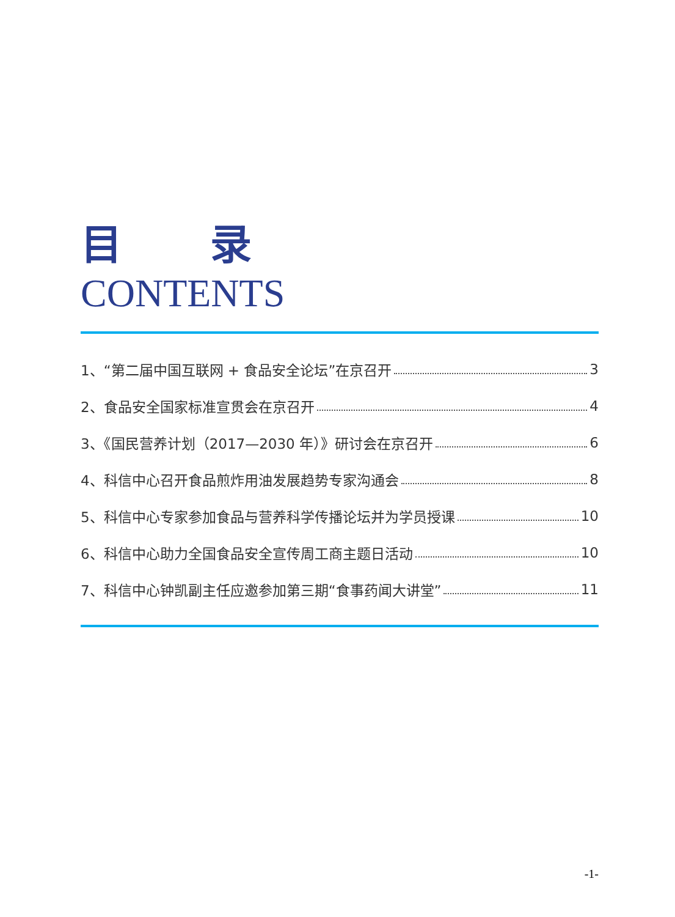目 录
CONTENTS
1、“第二届中国互联网 + 食品安全论坛”在京召开 3
2、食品安全国家标准宣贯会在京召开 4
3、《国民营养计划（2017—2030 年）》研讨会在京召开 6
4、科信中心召开食品煎炸用油发展趋势专家沟通会 8
5、科信中心专家参加食品与营养科学传播论坛并为学员授课 10
6、科信中心助力全国食品安全宣传周工商主题日活动 10
7、科信中心钟凯副主任应邀参加第三期“食事药闻大讲堂” 11
-1-